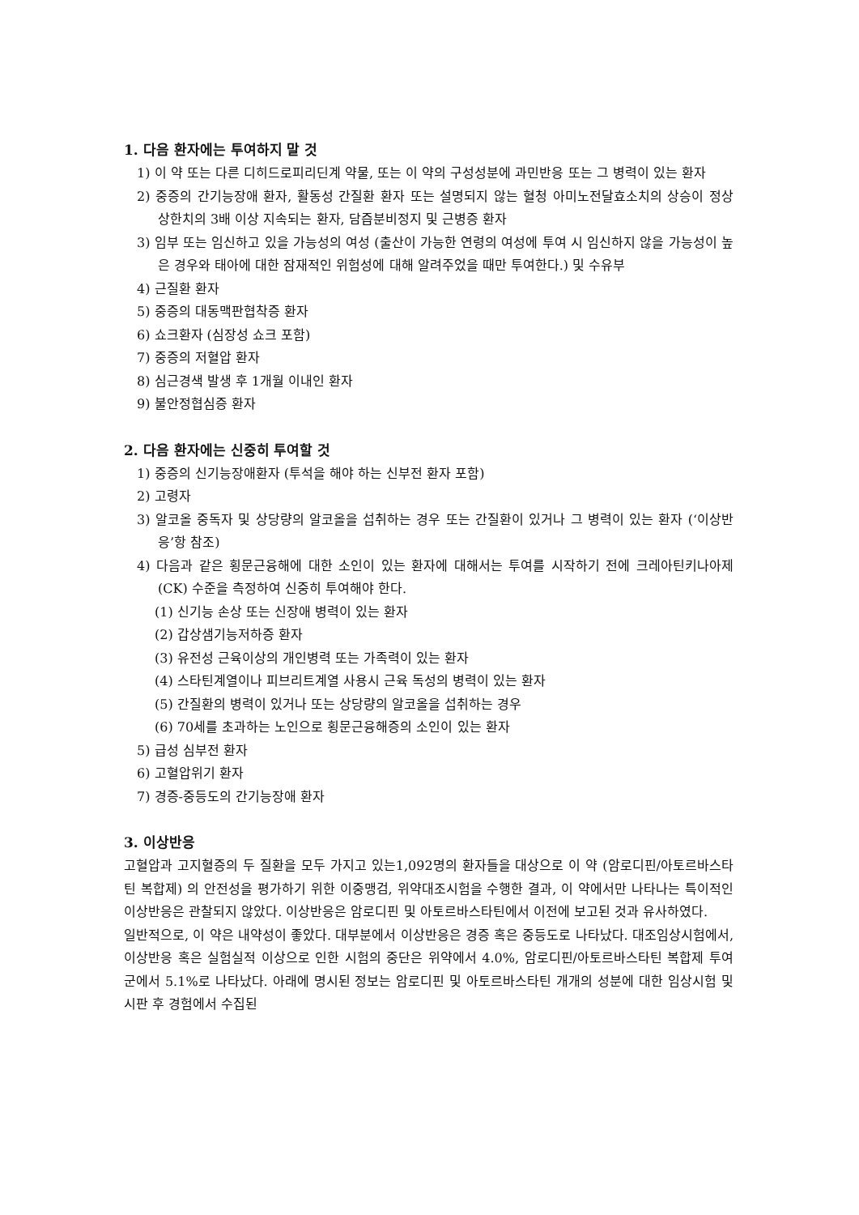1. 다음 환자에는 투여하지 말 것
1) 이 약 또는 다른 디히드로피리딘계 약물, 또는 이 약의 구성성분에 과민반응 또는 그 병력이 있는 환자
2) 중증의 간기능장애 환자, 활동성 간질환 환자 또는 설명되지 않는 혈청 아미노전달효소치의 상승이 정상 상한치의 3배 이상 지속되는 환자, 담즙분비정지 및 근병증 환자
3) 임부 또는 임신하고 있을 가능성의 여성 (출산이 가능한 연령의 여성에 투여 시 임신하지 않을 가능성이 높은 경우와 태아에 대한 잠재적인 위험성에 대해 알려주었을 때만 투여한다.) 및 수유부
4) 근질환 환자
5) 중증의 대동맥판협착증 환자
6) 쇼크환자 (심장성 쇼크 포함)
7) 중증의 저혈압 환자
8) 심근경색 발생 후 1개월 이내인 환자
9) 불안정협심증 환자
2. 다음 환자에는 신중히 투여할 것
1) 중증의 신기능장애환자 (투석을 해야 하는 신부전 환자 포함)
2) 고령자
3) 알코올 중독자 및 상당량의 알코올을 섭취하는 경우 또는 간질환이 있거나 그 병력이 있는 환자 (‘이상반응’항 참조)
4) 다음과 같은 횡문근융해에 대한 소인이 있는 환자에 대해서는 투여를 시작하기 전에 크레아틴키나아제 (CK) 수준을 측정하여 신중히 투여해야 한다.
(1) 신기능 손상 또는 신장애 병력이 있는 환자
(2) 갑상샘기능저하증 환자
(3) 유전성 근육이상의 개인병력 또는 가족력이 있는 환자
(4) 스타틴계열이나 피브리트계열 사용시 근육 독성의 병력이 있는 환자
(5) 간질환의 병력이 있거나 또는 상당량의 알코올을 섭취하는 경우
(6) 70세를 초과하는 노인으로 횡문근융해증의 소인이 있는 환자
5) 급성 심부전 환자
6) 고혈압위기 환자
7) 경증-중등도의 간기능장애 환자
3. 이상반응
고혈압과 고지혈증의 두 질환을 모두 가지고 있는1,092명의 환자들을 대상으로 이 약 (암로디핀/아토르바스타틴 복합제) 의 안전성을 평가하기 위한 이중맹검, 위약대조시험을 수행한 결과, 이 약에서만 나타나는 특이적인 이상반응은 관찰되지 않았다. 이상반응은 암로디핀 및 아토르바스타틴에서 이전에 보고된 것과 유사하였다.
일반적으로, 이 약은 내약성이 좋았다. 대부분에서 이상반응은 경증 혹은 중등도로 나타났다. 대조임상시험에서, 이상반응 혹은 실험실적 이상으로 인한 시험의 중단은 위약에서 4.0%, 암로디핀/아토르바스타틴 복합제 투여 군에서 5.1%로 나타났다. 아래에 명시된 정보는 암로디핀 및 아토르바스타틴 개개의 성분에 대한 임상시험 및 시판 후 경험에서 수집된